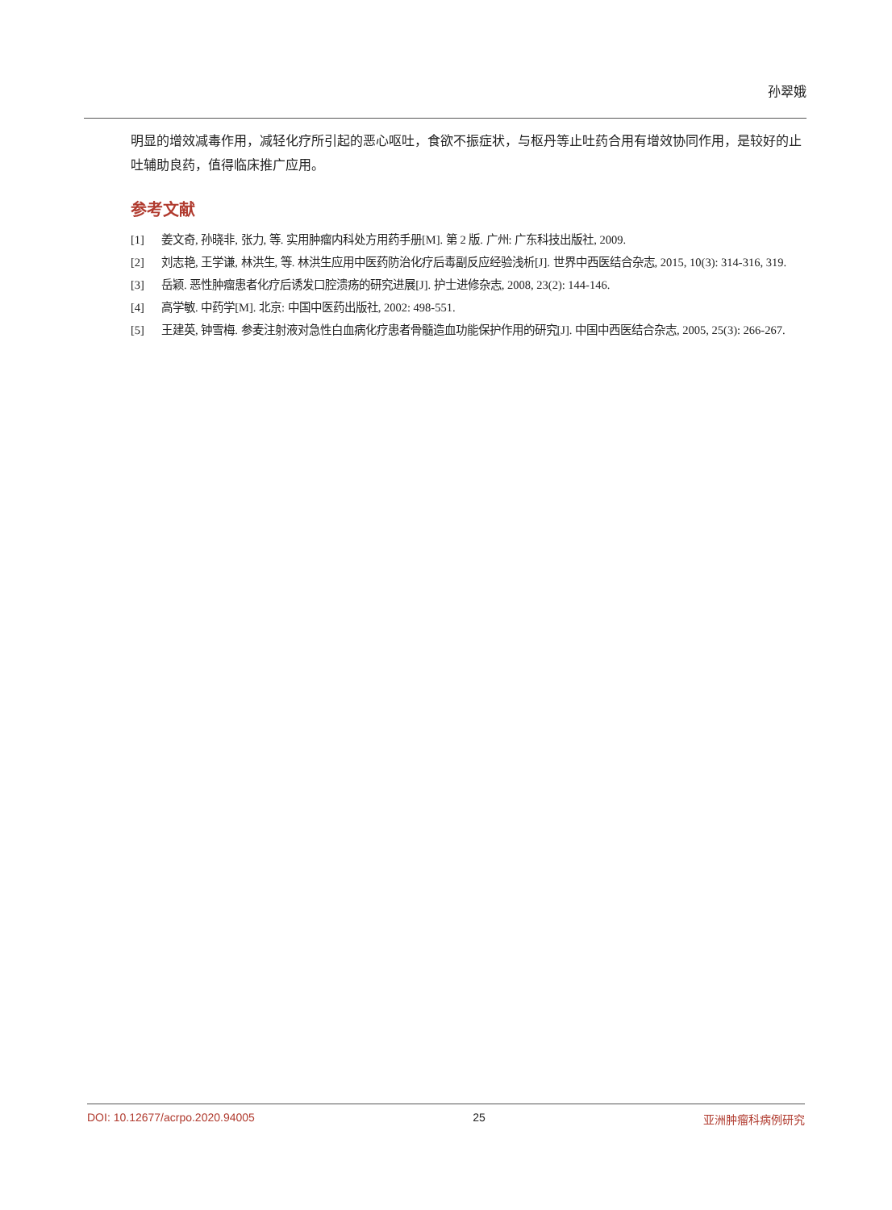孙翠娥
明显的增效减毒作用，减轻化疗所引起的恶心呕吐，食欲不振症状，与枢丹等止吐药合用有增效协同作用，是较好的止吐辅助良药，值得临床推广应用。
参考文献
[1] 姜文奇, 孙晓非, 张力, 等. 实用肿瘤内科处方用药手册[M]. 第 2 版. 广州: 广东科技出版社, 2009.
[2] 刘志艳, 王学谦, 林洪生, 等. 林洪生应用中医药防治化疗后毒副反应经验浅析[J]. 世界中西医结合杂志, 2015, 10(3): 314-316, 319.
[3] 岳颖. 恶性肿瘤患者化疗后诱发口腔溃疡的研究进展[J]. 护士进修杂志, 2008, 23(2): 144-146.
[4] 高学敏. 中药学[M]. 北京: 中国中医药出版社, 2002: 498-551.
[5] 王建英, 钟雪梅. 参麦注射液对急性白血病化疗患者骨髓造血功能保护作用的研究[J]. 中国中西医结合杂志, 2005, 25(3): 266-267.
DOI: 10.12677/acrpo.2020.94005 25 亚洲肿瘤科病例研究